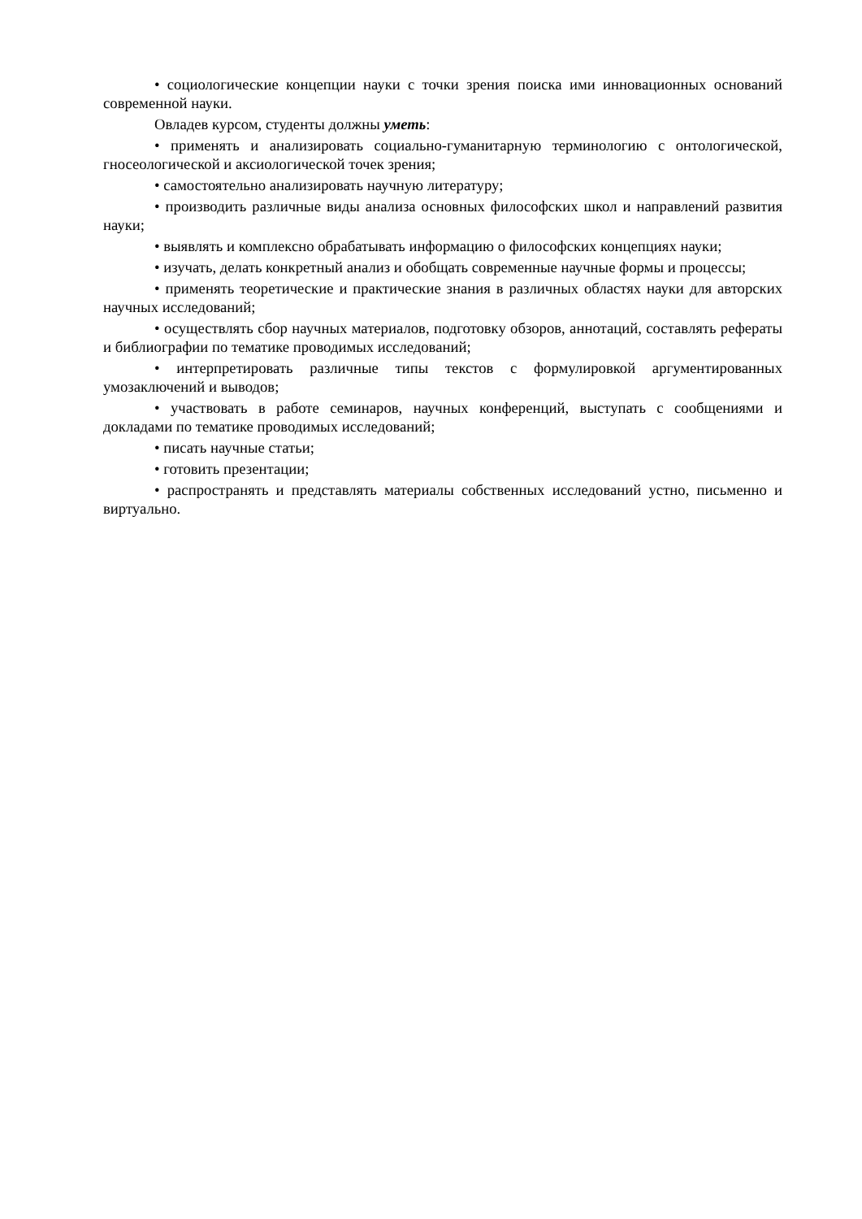• социологические концепции науки с точки зрения поиска ими инновационных оснований современной науки.
Овладев курсом, студенты должны уметь:
• применять и анализировать социально-гуманитарную терминологию с онтологической, гносеологической и аксиологической точек зрения;
• самостоятельно анализировать научную литературу;
• производить различные виды анализа основных философских школ и направлений развития науки;
• выявлять и комплексно обрабатывать информацию о философских концепциях науки;
• изучать, делать конкретный анализ и обобщать современные научные формы и процессы;
• применять теоретические и практические знания в различных областях науки для авторских научных исследований;
• осуществлять сбор научных материалов, подготовку обзоров, аннотаций, составлять рефераты и библиографии по тематике проводимых исследований;
• интерпретировать различные типы текстов с формулировкой аргументированных умозаключений и выводов;
• участвовать в работе семинаров, научных конференций, выступать с сообщениями и докладами по тематике проводимых исследований;
• писать научные статьи;
• готовить презентации;
• распространять и представлять материалы собственных исследований устно, письменно и виртуально.